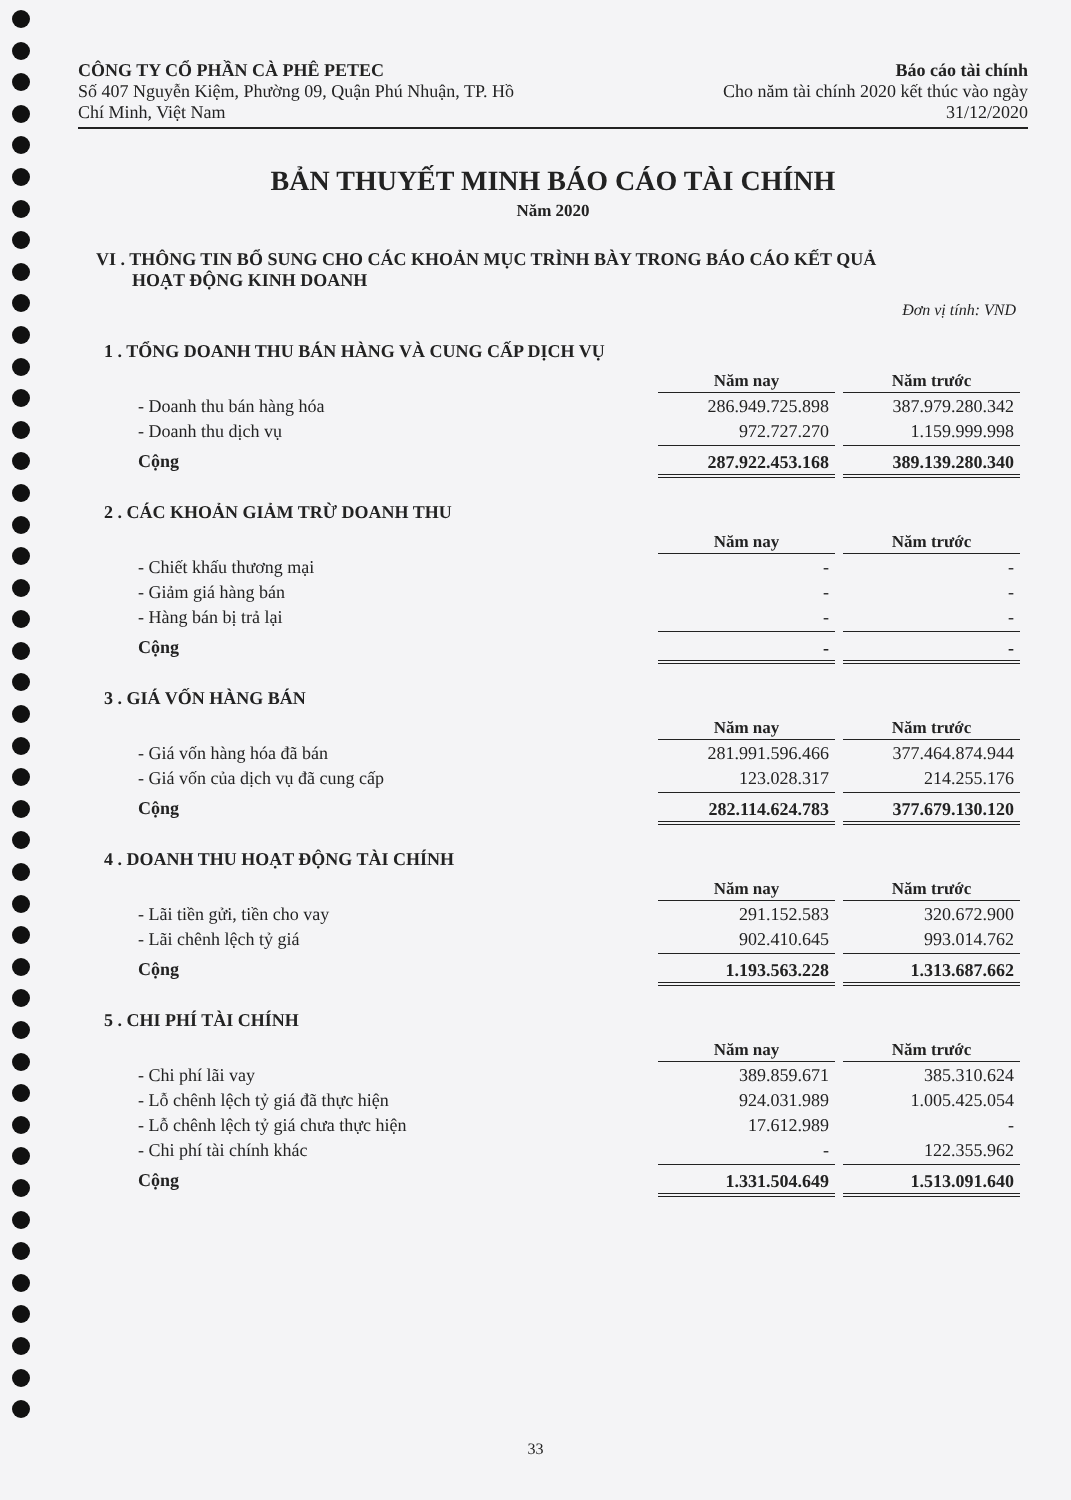CÔNG TY CỔ PHẦN CÀ PHÊ PETEC
Số 407 Nguyễn Kiệm, Phường 09, Quận Phú Nhuận, TP. Hồ
Chí Minh, Việt Nam
Báo cáo tài chính
Cho năm tài chính 2020 kết thúc vào ngày
31/12/2020
BẢN THUYẾT MINH BÁO CÁO TÀI CHÍNH
Năm 2020
VI . THÔNG TIN BỔ SUNG CHO CÁC KHOẢN MỤC TRÌNH BÀY TRONG BÁO CÁO KẾT QUẢ
HOẠT ĐỘNG KINH DOANH
Đơn vị tính: VND
1 . TỔNG DOANH THU BÁN HÀNG VÀ CUNG CẤP DỊCH VỤ
| | Năm nay | Năm trước |
| - Doanh thu bán hàng hóa | 286.949.725.898 | 387.979.280.342 |
| - Doanh thu dịch vụ | 972.727.270 | 1.159.999.998 |
| Cộng | 287.922.453.168 | 389.139.280.340 |
2 . CÁC KHOẢN GIẢM TRỪ DOANH THU
| | Năm nay | Năm trước |
| - Chiết khấu thương mại | - | - |
| - Giảm giá hàng bán | - | - |
| - Hàng bán bị trả lại | - | - |
| Cộng | - | - |
3 . GIÁ VỐN HÀNG BÁN
| | Năm nay | Năm trước |
| - Giá vốn hàng hóa đã bán | 281.991.596.466 | 377.464.874.944 |
| - Giá vốn của dịch vụ đã cung cấp | 123.028.317 | 214.255.176 |
| Cộng | 282.114.624.783 | 377.679.130.120 |
4 . DOANH THU HOẠT ĐỘNG TÀI CHÍNH
| | Năm nay | Năm trước |
| - Lãi tiền gửi, tiền cho vay | 291.152.583 | 320.672.900 |
| - Lãi chênh lệch tỷ giá | 902.410.645 | 993.014.762 |
| Cộng | 1.193.563.228 | 1.313.687.662 |
5 . CHI PHÍ TÀI CHÍNH
| | Năm nay | Năm trước |
| - Chi phí lãi vay | 389.859.671 | 385.310.624 |
| - Lỗ chênh lệch tỷ giá đã thực hiện | 924.031.989 | 1.005.425.054 |
| - Lỗ chênh lệch tỷ giá chưa thực hiện | 17.612.989 | - |
| - Chi phí tài chính khác | - | 122.355.962 |
| Cộng | 1.331.504.649 | 1.513.091.640 |
33